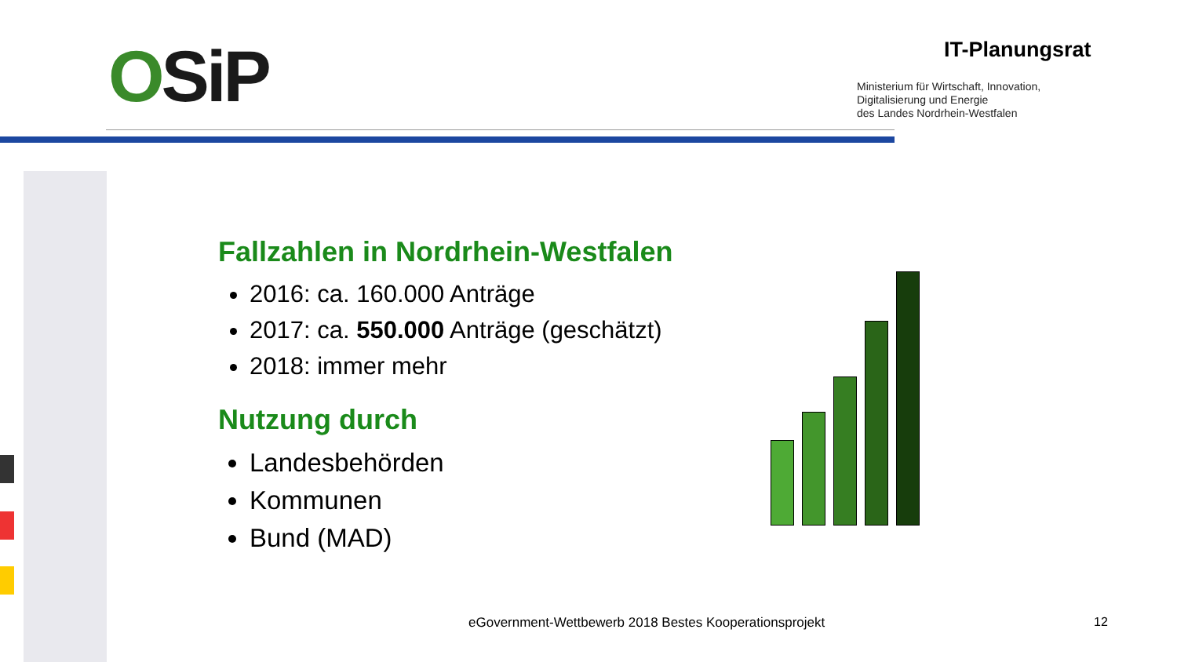OSiP IT-Planungsrat
Ministerium für Wirtschaft, Innovation,
Digitalisierung und Energie
des Landes Nordrhein-Westfalen
Fallzahlen in Nordrhein-Westfalen
2016: ca. 160.000 Anträge
2017: ca. 550.000 Anträge (geschätzt)
2018: immer mehr
Nutzung durch
Landesbehörden
Kommunen
Bund (MAD)
eGovernment-Wettbewerb 2018 Bestes Kooperationsprojekt
12